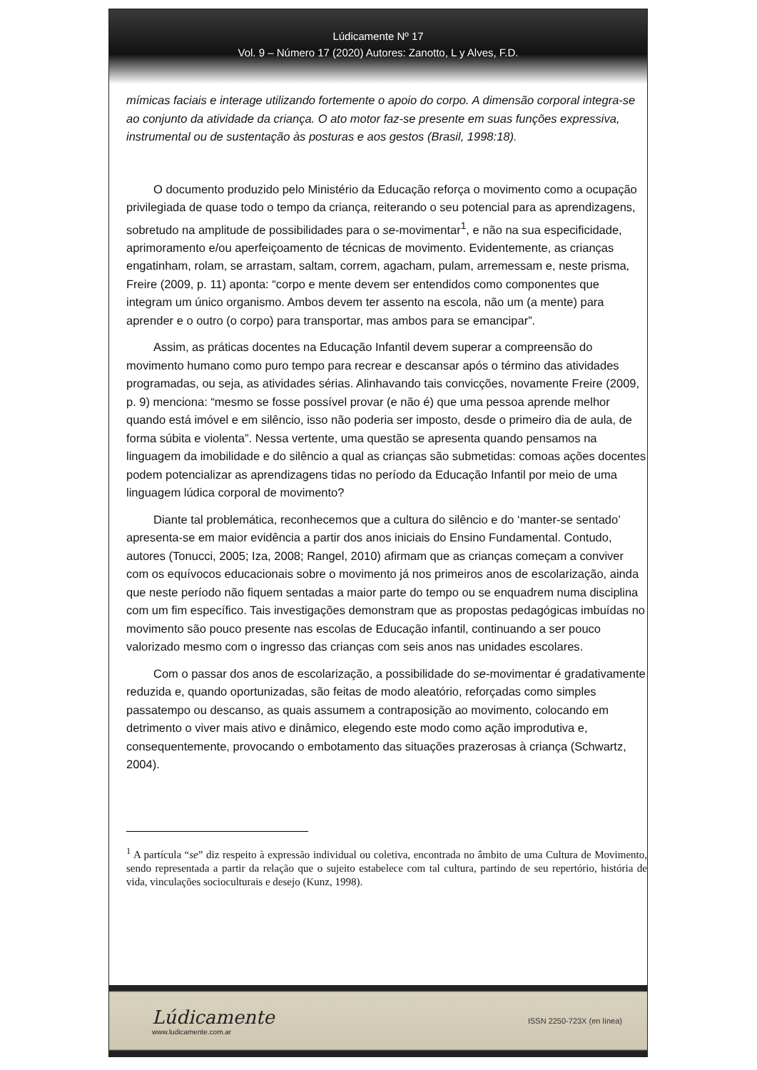Lúdicamente Nº 17
Vol. 9 – Número 17 (2020) Autores: Zanotto, L y Alves, F.D.
mímicas faciais e interage utilizando fortemente o apoio do corpo. A dimensão corporal integra-se ao conjunto da atividade da criança. O ato motor faz-se presente em suas funções expressiva, instrumental ou de sustentação às posturas e aos gestos (Brasil, 1998:18).
O documento produzido pelo Ministério da Educação reforça o movimento como a ocupação privilegiada de quase todo o tempo da criança, reiterando o seu potencial para as aprendizagens, sobretudo na amplitude de possibilidades para o se-movimentar<sup>1</sup>, e não na sua especificidade, aprimoramento e/ou aperfeiçoamento de técnicas de movimento. Evidentemente, as crianças engatinham, rolam, se arrastam, saltam, correm, agacham, pulam, arremessam e, neste prisma, Freire (2009, p. 11) aponta: “corpo e mente devem ser entendidos como componentes que integram um único organismo. Ambos devem ter assento na escola, não um (a mente) para aprender e o outro (o corpo) para transportar, mas ambos para se emancipar”.
Assim, as práticas docentes na Educação Infantil devem superar a compreensão do movimento humano como puro tempo para recrear e descansar após o término das atividades programadas, ou seja, as atividades sérias. Alinhavando tais convicções, novamente Freire (2009, p. 9) menciona: “mesmo se fosse possível provar (e não é) que uma pessoa aprende melhor quando está imóvel e em silêncio, isso não poderia ser imposto, desde o primeiro dia de aula, de forma súbita e violenta”. Nessa vertente, uma questão se apresenta quando pensamos na linguagem da imobilidade e do silêncio a qual as crianças são submetidas: comoas ações docentes podem potencializar as aprendizagens tidas no período da Educação Infantil por meio de uma linguagem lúdica corporal de movimento?
Diante tal problemática, reconhecemos que a cultura do silêncio e do ‘manter-se sentado’ apresenta-se em maior evidência a partir dos anos iniciais do Ensino Fundamental. Contudo, autores (Tonucci, 2005; Iza, 2008; Rangel, 2010) afirmam que as crianças começam a conviver com os equívocos educacionais sobre o movimento já nos primeiros anos de escolarização, ainda que neste período não fiquem sentadas a maior parte do tempo ou se enquadrem numa disciplina com um fim específico. Tais investigações demonstram que as propostas pedagógicas imbuídas no movimento são pouco presente nas escolas de Educação infantil, continuando a ser pouco valorizado mesmo com o ingresso das crianças com seis anos nas unidades escolares.
Com o passar dos anos de escolarização, a possibilidade do se-movimentar é gradativamente reduzida e, quando oportunizadas, são feitas de modo aleatório, reforçadas como simples passatempo ou descanso, as quais assumem a contraposição ao movimento, colocando em detrimento o viver mais ativo e dinâmico, elegendo este modo como ação improdutiva e, consequentemente, provocando o embotamento das situações prazerosas à criança (Schwartz, 2004).
<sup>1</sup> A partícula “se” diz respeito à expressão individual ou coletiva, encontrada no âmbito de uma Cultura de Movimento, sendo representada a partir da relação que o sujeito estabelece com tal cultura, partindo de seu repertório, história de vida, vinculações socioculturais e desejo (Kunz, 1998).
Lúdicamente
www.ludicamente.com.ar
ISSN 2250-723X (en línea)